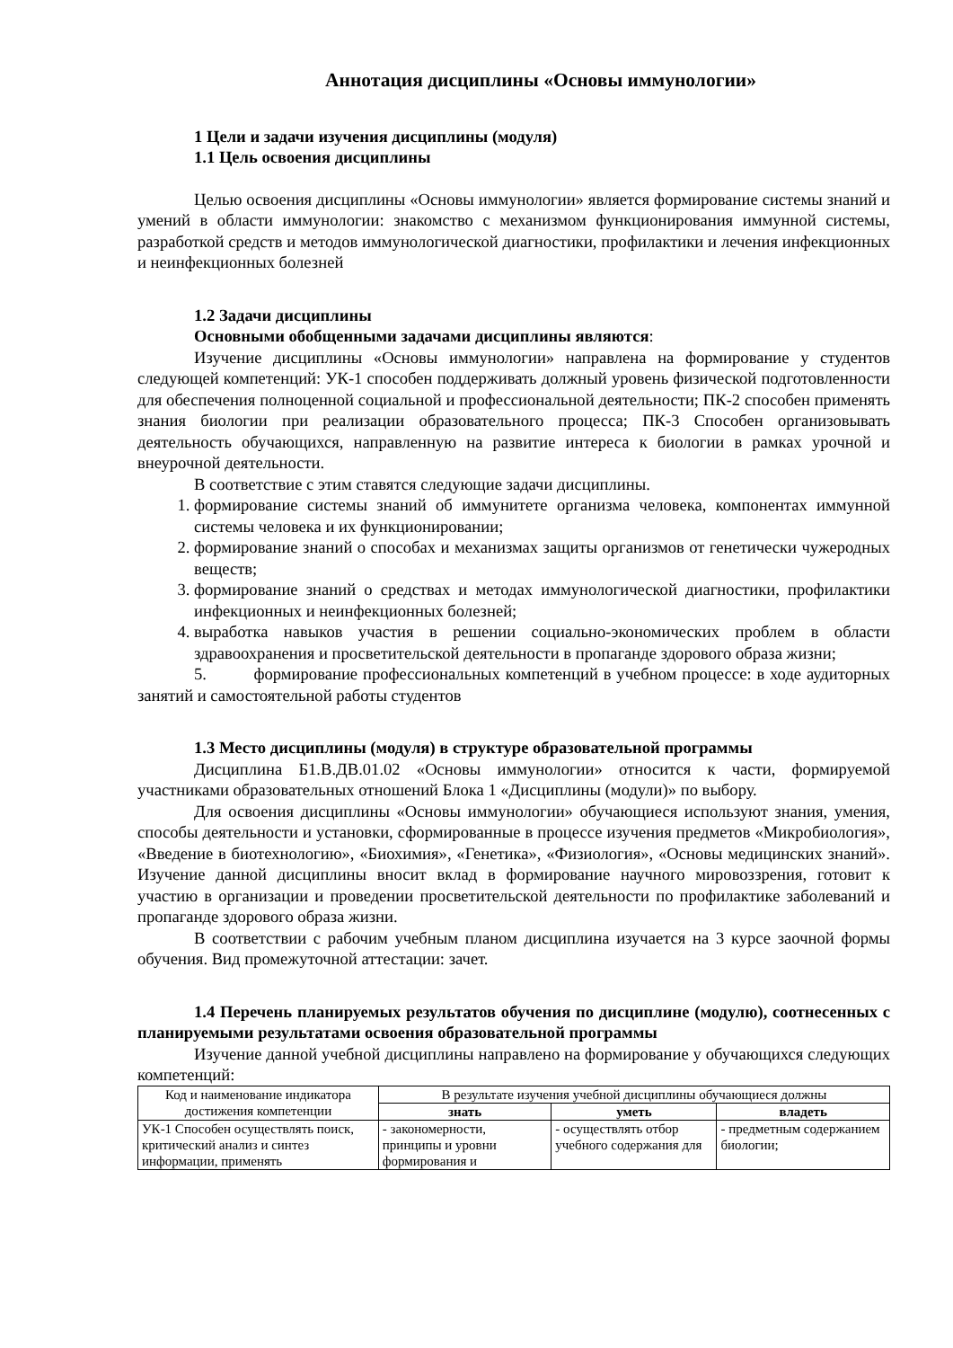Аннотация дисциплины «Основы иммунологии»
1 Цели и задачи изучения дисциплины (модуля)
1.1 Цель освоения дисциплины
Целью освоения дисциплины «Основы иммунологии» является формирование системы знаний и умений в области иммунологии: знакомство с механизмом функционирования иммунной системы, разработкой средств и методов иммунологической диагностики, профилактики и лечения инфекционных и неинфекционных болезней
1.2 Задачи дисциплины
Основными обобщенными задачами дисциплины являются:
Изучение дисциплины «Основы иммунологии» направлена на формирование у студентов следующей компетенций: УК-1 способен поддерживать должный уровень физической подготовленности для обеспечения полноценной социальной и профессиональной деятельности; ПК-2 способен применять знания биологии при реализации образовательного процесса; ПК-3 Способен организовывать деятельность обучающихся, направленную на развитие интереса к биологии в рамках урочной и внеурочной деятельности.
В соответствие с этим ставятся следующие задачи дисциплины.
1. формирование системы знаний об иммунитете организма человека, компонентах иммунной системы человека и их функционировании;
2. формирование знаний о способах и механизмах защиты организмов от генетически чужеродных веществ;
3. формирование знаний о средствах и методах иммунологической диагностики, профилактики инфекционных и неинфекционных болезней;
4. выработка навыков участия в решении социально-экономических проблем в области здравоохранения и просветительской деятельности в пропаганде здорового образа жизни;
5. формирование профессиональных компетенций в учебном процессе: в ходе аудиторных занятий и самостоятельной работы студентов
1.3 Место дисциплины (модуля) в структуре образовательной программы
Дисциплина Б1.В.ДВ.01.02 «Основы иммунологии» относится к части, формируемой участниками образовательных отношений Блока 1 «Дисциплины (модули)» по выбору.
Для освоения дисциплины «Основы иммунологии» обучающиеся используют знания, умения, способы деятельности и установки, сформированные в процессе изучения предметов «Микробиология», «Введение в биотехнологию», «Биохимия», «Генетика», «Физиология», «Основы медицинских знаний». Изучение данной дисциплины вносит вклад в формирование научного мировоззрения, готовит к участию в организации и проведении просветительской деятельности по профилактике заболеваний и пропаганде здорового образа жизни.
В соответствии с рабочим учебным планом дисциплина изучается на 3 курсе заочной формы обучения. Вид промежуточной аттестации: зачет.
1.4 Перечень планируемых результатов обучения по дисциплине (модулю), соотнесенных с планируемыми результатами освоения образовательной программы
Изучение данной учебной дисциплины направлено на формирование у обучающихся следующих компетенций:
| Код и наименование индикатора достижения компетенции | В результате изучения учебной дисциплины обучающиеся должны | | |
| --- | --- | --- | --- |
| | знать | уметь | владеть |
| УК-1 Способен осуществлять поиск, критический анализ и синтез информации, применять | - закономерности, принципы и уровни формирования и | - осуществлять отбор учебного содержания для | - предметным содержанием биологии; |